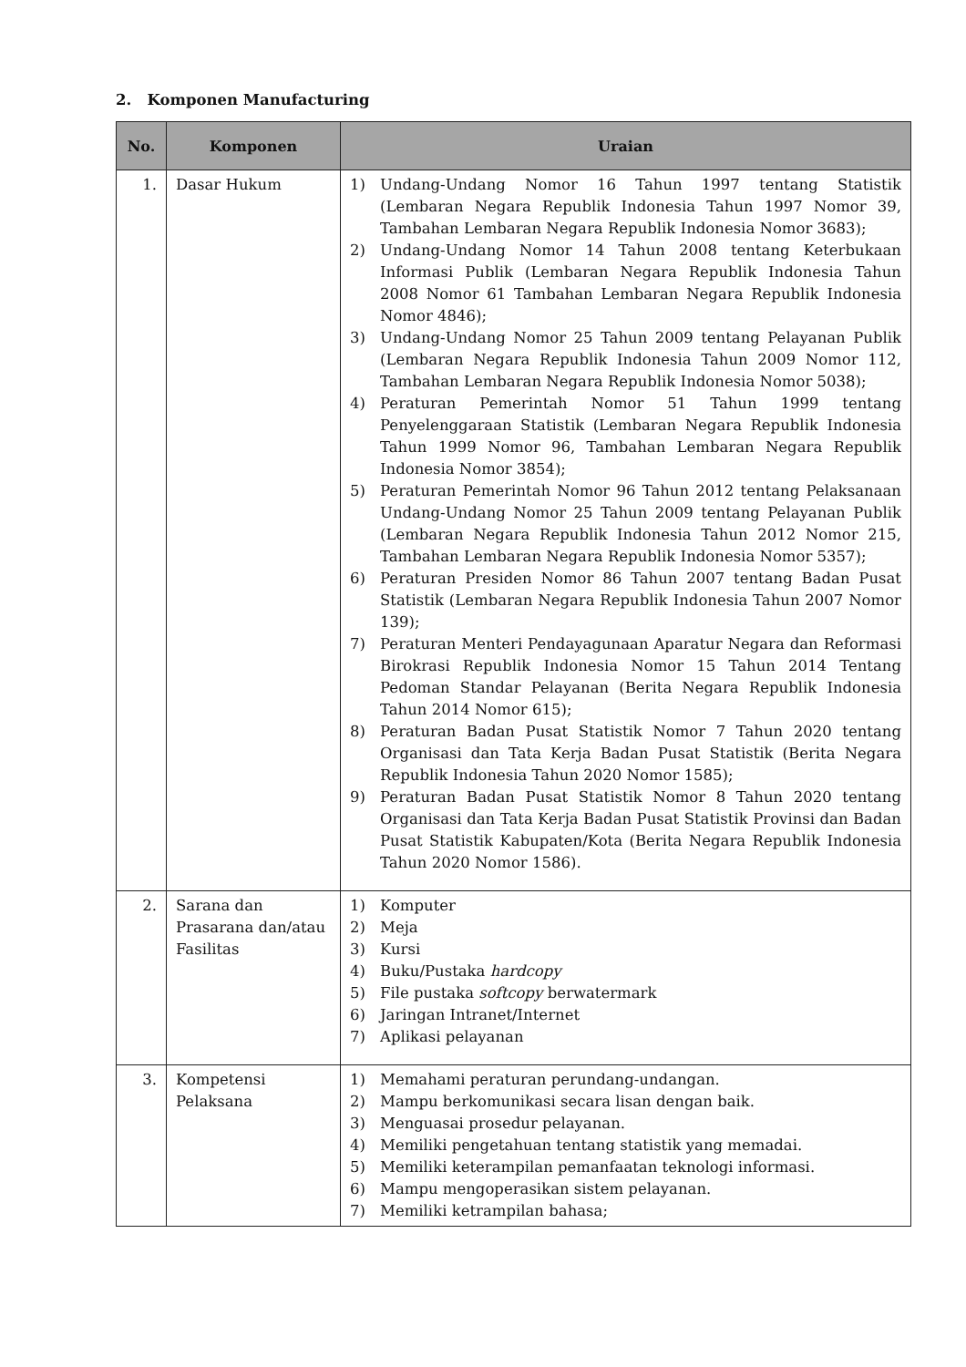2. Komponen Manufacturing
| No. | Komponen | Uraian |
| --- | --- | --- |
| 1. | Dasar Hukum | 1) Undang-Undang Nomor 16 Tahun 1997 tentang Statistik (Lembaran Negara Republik Indonesia Tahun 1997 Nomor 39, Tambahan Lembaran Negara Republik Indonesia Nomor 3683); 2) Undang-Undang Nomor 14 Tahun 2008 tentang Keterbukaan Informasi Publik (Lembaran Negara Republik Indonesia Tahun 2008 Nomor 61 Tambahan Lembaran Negara Republik Indonesia Nomor 4846); 3) Undang-Undang Nomor 25 Tahun 2009 tentang Pelayanan Publik (Lembaran Negara Republik Indonesia Tahun 2009 Nomor 112, Tambahan Lembaran Negara Republik Indonesia Nomor 5038); 4) Peraturan Pemerintah Nomor 51 Tahun 1999 tentang Penyelenggaraan Statistik (Lembaran Negara Republik Indonesia Tahun 1999 Nomor 96, Tambahan Lembaran Negara Republik Indonesia Nomor 3854); 5) Peraturan Pemerintah Nomor 96 Tahun 2012 tentang Pelaksanaan Undang-Undang Nomor 25 Tahun 2009 tentang Pelayanan Publik (Lembaran Negara Republik Indonesia Tahun 2012 Nomor 215, Tambahan Lembaran Negara Republik Indonesia Nomor 5357); 6) Peraturan Presiden Nomor 86 Tahun 2007 tentang Badan Pusat Statistik (Lembaran Negara Republik Indonesia Tahun 2007 Nomor 139); 7) Peraturan Menteri Pendayagunaan Aparatur Negara dan Reformasi Birokrasi Republik Indonesia Nomor 15 Tahun 2014 Tentang Pedoman Standar Pelayanan (Berita Negara Republik Indonesia Tahun 2014 Nomor 615); 8) Peraturan Badan Pusat Statistik Nomor 7 Tahun 2020 tentang Organisasi dan Tata Kerja Badan Pusat Statistik (Berita Negara Republik Indonesia Tahun 2020 Nomor 1585); 9) Peraturan Badan Pusat Statistik Nomor 8 Tahun 2020 tentang Organisasi dan Tata Kerja Badan Pusat Statistik Provinsi dan Badan Pusat Statistik Kabupaten/Kota (Berita Negara Republik Indonesia Tahun 2020 Nomor 1586). |
| 2. | Sarana dan Prasarana dan/atau Fasilitas | 1) Komputer 2) Meja 3) Kursi 4) Buku/Pustaka hardcopy 5) File pustaka softcopy berwatermark 6) Jaringan Intranet/Internet 7) Aplikasi pelayanan |
| 3. | Kompetensi Pelaksana | 1) Memahami peraturan perundang-undangan. 2) Mampu berkomunikasi secara lisan dengan baik. 3) Menguasai prosedur pelayanan. 4) Memiliki pengetahuan tentang statistik yang memadai. 5) Memiliki keterampilan pemanfaatan teknologi informasi. 6) Mampu mengoperasikan sistem pelayanan. 7) Memiliki ketrampilan bahasa; |